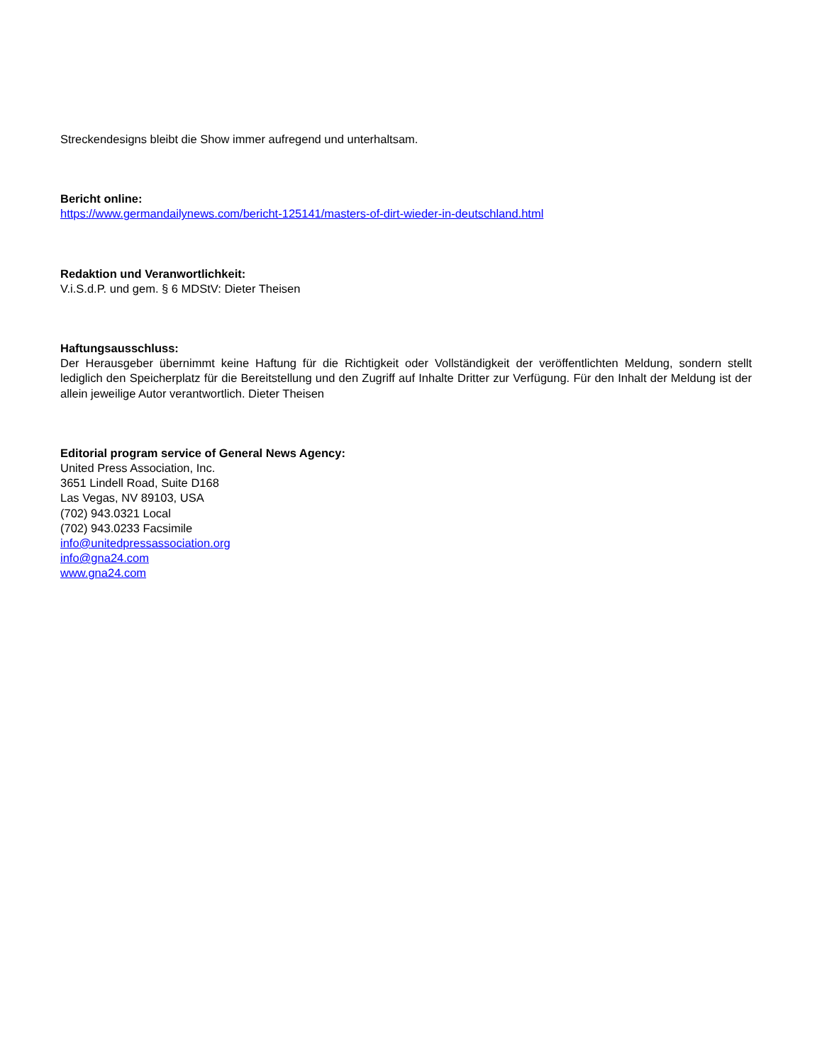Streckendesigns bleibt die Show immer aufregend und unterhaltsam.
Bericht online:
https://www.germandailynews.com/bericht-125141/masters-of-dirt-wieder-in-deutschland.html
Redaktion und Veranwortlichkeit:
V.i.S.d.P. und gem. § 6 MDStV: Dieter Theisen
Haftungsausschluss:
Der Herausgeber übernimmt keine Haftung für die Richtigkeit oder Vollständigkeit der veröffentlichten Meldung, sondern stellt lediglich den Speicherplatz für die Bereitstellung und den Zugriff auf Inhalte Dritter zur Verfügung. Für den Inhalt der Meldung ist der allein jeweilige Autor verantwortlich. Dieter Theisen
Editorial program service of General News Agency:
United Press Association, Inc.
3651 Lindell Road, Suite D168
Las Vegas, NV 89103, USA
(702) 943.0321 Local
(702) 943.0233 Facsimile
info@unitedpressassociation.org
info@gna24.com
www.gna24.com